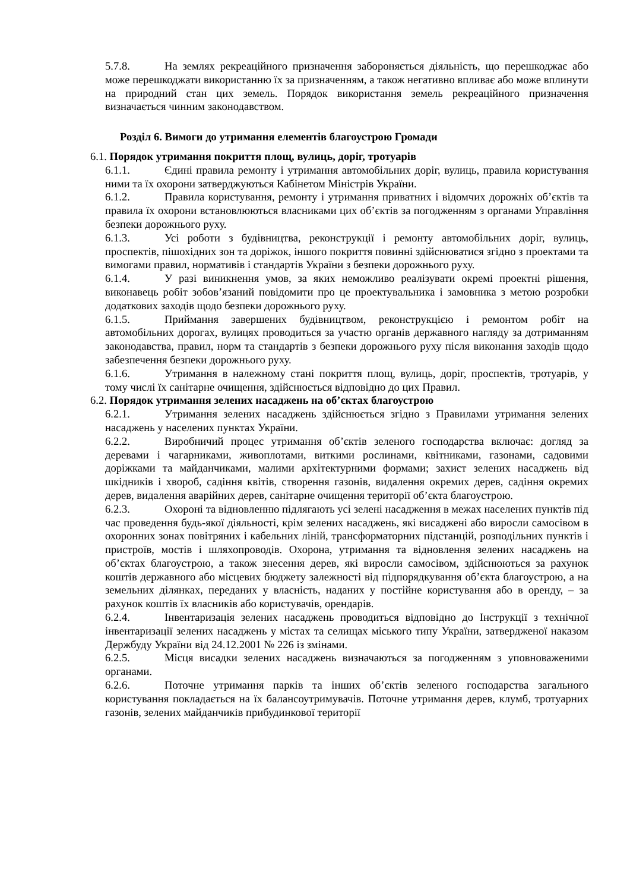5.7.8. На землях рекреаційного призначення забороняється діяльність, що перешкоджає або може перешкоджати використанню їх за призначенням, а також негативно впливає або може вплинути на природний стан цих земель. Порядок використання земель рекреаційного призначення визначається чинним законодавством.
Розділ 6. Вимоги до утримання елементів благоустрою Громади
6.1. Порядок утримання покриття площ, вулиць, доріг, тротуарів
6.1.1. Єдині правила ремонту і утримання автомобільних доріг, вулиць, правила користування ними та їх охорони затверджуються Кабінетом Міністрів України.
6.1.2. Правила користування, ремонту і утримання приватних і відомчих дорожніх об’єктів та правила їх охорони встановлюються власниками цих об’єктів за погодженням з органами Управління безпеки дорожнього руху.
6.1.3. Усі роботи з будівництва, реконструкції і ремонту автомобільних доріг, вулиць, проспектів, пішохідних зон та доріжок, іншого покриття повинні здійснюватися згідно з проектами та вимогами правил, нормативів і стандартів України з безпеки дорожнього руху.
6.1.4. У разі виникнення умов, за яких неможливо реалізувати окремі проектні рішення, виконавець робіт зобов’язаний повідомити про це проектувальника і замовника з метою розробки додаткових заходів щодо безпеки дорожнього руху.
6.1.5. Приймання завершених будівництвом, реконструкцією і ремонтом робіт на автомобільних дорогах, вулицях проводиться за участю органів державного нагляду за дотриманням законодавства, правил, норм та стандартів з безпеки дорожнього руху після виконання заходів щодо забезпечення безпеки дорожнього руху.
6.1.6. Утримання в належному стані покриття площ, вулиць, доріг, проспектів, тротуарів, у тому числі їх санітарне очищення, здійснюється відповідно до цих Правил.
6.2. Порядок утримання зелених насаджень на об’єктах благоустрою
6.2.1. Утримання зелених насаджень здійснюється згідно з Правилами утримання зелених насаджень у населених пунктах України.
6.2.2. Виробничий процес утримання об’єктів зеленого господарства включає: догляд за деревами і чагарниками, живоплотами, виткими рослинами, квітниками, газонами, садовими доріжками та майданчиками, малими архітектурними формами; захист зелених насаджень від шкідників і хвороб, садіння квітів, створення газонів, видалення окремих дерев, садіння окремих дерев, видалення аварійних дерев, санітарне очищення території об’єкта благоустрою.
6.2.3. Охороні та відновленню підлягають усі зелені насадження в межах населених пунктів під час проведення будь-якої діяльності, крім зелених насаджень, які висаджені або виросли самосівом в охоронних зонах повітряних і кабельних ліній, трансформаторних підстанцій, розподільних пунктів і пристроїв, мостів і шляхопроводів. Охорона, утримання та відновлення зелених насаджень на об’єктах благоустрою, а також знесення дерев, які виросли самосівом, здійснюються за рахунок коштів державного або місцевих бюджету залежності від підпорядкування об’єкта благоустрою, а на земельних ділянках, переданих у власність, наданих у постійне користування або в оренду, – за рахунок коштів їх власників або користувачів, орендарів.
6.2.4. Інвентаризація зелених насаджень проводиться відповідно до Інструкції з технічної інвентаризації зелених насаджень у містах та селищах міського типу України, затвердженої наказом Держбуду України від 24.12.2001 № 226 із змінами.
6.2.5. Місця висадки зелених насаджень визначаються за погодженням з уповноваженими органами.
6.2.6. Поточне утримання парків та інших об’єктів зеленого господарства загального користування покладається на їх балансоутримувачів. Поточне утримання дерев, клумб, тротуарних газонів, зелених майданчиків прибудинкової території